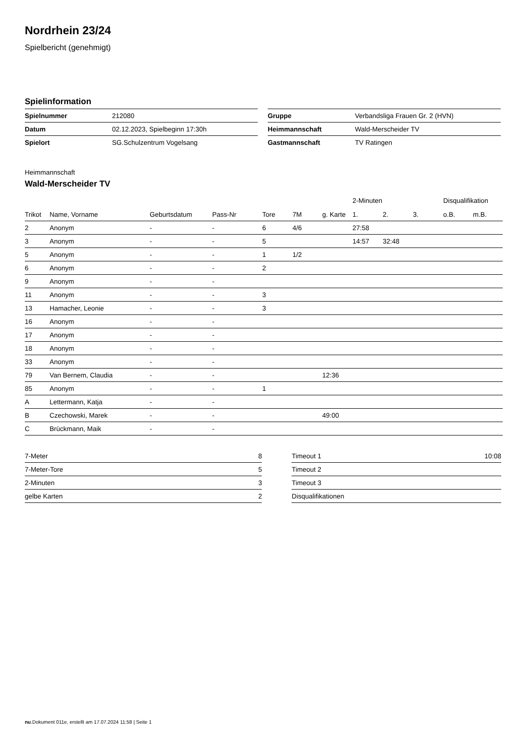Nordrhein 23/24
Spielbericht (genehmigt)
Spielinformation
| Spielnummer | 212080 |
| Datum | 02.12.2023, Spielbeginn 17:30h |
| Spielort | SG.Schulzentrum Vogelsang |
| Gruppe | Verbandsliga Frauen Gr. 2 (HVN) |
| Heimmannschaft | Wald-Merscheider TV |
| Gastmannschaft | TV Ratingen |
Heimmannschaft
Wald-Merscheider TV
| | | | | | | | 2-Minuten | | | Disqualifikation | |
| --- | --- | --- | --- | --- | --- | --- | --- | --- | --- | --- | --- |
| Trikot | Name, Vorname | Geburtsdatum | Pass-Nr | Tore | 7M | g. Karte | 1. | 2. | 3. | o.B. | m.B. |
| 2 | Anonym | - | - | 6 | 4/6 | | 27:58 | | | | |
| 3 | Anonym | - | - | 5 | | | 14:57 | 32:48 | | | |
| 5 | Anonym | - | - | 1 | 1/2 | | | | | | |
| 6 | Anonym | - | - | 2 | | | | | | | |
| 9 | Anonym | - | - | | | | | | | | |
| 11 | Anonym | - | - | 3 | | | | | | | |
| 13 | Hamacher, Leonie | - | - | 3 | | | | | | | |
| 16 | Anonym | - | - | | | | | | | | |
| 17 | Anonym | - | - | | | | | | | | |
| 18 | Anonym | - | - | | | | | | | | |
| 33 | Anonym | - | - | | | | | | | | |
| 79 | Van Bernem, Claudia | - | - | | | 12:36 | | | | | |
| 85 | Anonym | - | - | 1 | | | | | | | |
| A | Lettermann, Katja | - | - | | | | | | | | |
| B | Czechowski, Marek | - | - | | | 49:00 | | | | | |
| C | Brückmann, Maik | - | - | | | | | | | | |
| 7-Meter | 8 |
| 7-Meter-Tore | 5 |
| 2-Minuten | 3 |
| gelbe Karten | 2 |
| Timeout 1 | 10:08 |
| Timeout 2 | |
| Timeout 3 | |
| Disqualifikationen | |
nu.Dokument 011e, erstellt am 17.07.2024 11:58 | Seite 1